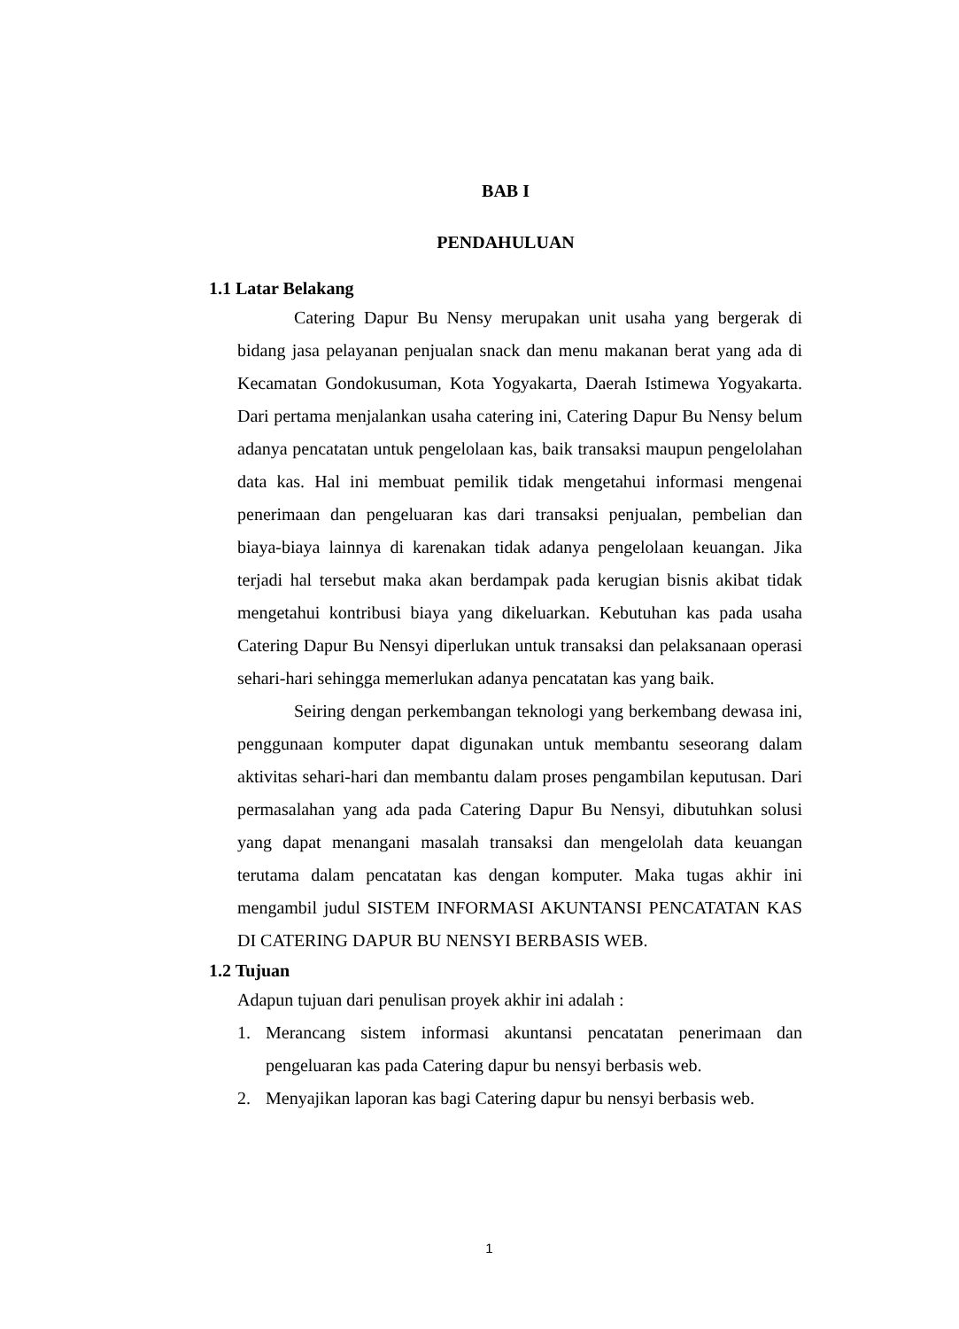BAB I
PENDAHULUAN
1.1 Latar Belakang
Catering Dapur Bu Nensy merupakan unit usaha yang bergerak di bidang jasa pelayanan penjualan snack dan menu makanan berat yang ada di Kecamatan Gondokusuman, Kota Yogyakarta, Daerah Istimewa Yogyakarta. Dari pertama menjalankan usaha catering ini, Catering Dapur Bu Nensy belum adanya pencatatan untuk pengelolaan kas, baik transaksi maupun pengelolahan data kas. Hal ini membuat pemilik tidak mengetahui informasi mengenai penerimaan dan pengeluaran kas dari transaksi penjualan, pembelian dan biaya-biaya lainnya di karenakan tidak adanya pengelolaan keuangan. Jika terjadi hal tersebut maka akan berdampak pada kerugian bisnis akibat tidak mengetahui kontribusi biaya yang dikeluarkan. Kebutuhan kas pada usaha Catering Dapur Bu Nensyi diperlukan untuk transaksi dan pelaksanaan operasi sehari-hari sehingga memerlukan adanya pencatatan kas yang baik.
Seiring dengan perkembangan teknologi yang berkembang dewasa ini, penggunaan komputer dapat digunakan untuk membantu seseorang dalam aktivitas sehari-hari dan membantu dalam proses pengambilan keputusan. Dari permasalahan yang ada pada Catering Dapur Bu Nensyi, dibutuhkan solusi yang dapat menangani masalah transaksi dan mengelolah data keuangan terutama dalam pencatatan kas dengan komputer. Maka tugas akhir ini mengambil judul SISTEM INFORMASI AKUNTANSI PENCATATAN KAS DI CATERING DAPUR BU NENSYI BERBASIS WEB.
1.2 Tujuan
Adapun tujuan dari penulisan proyek akhir ini adalah :
1. Merancang sistem informasi akuntansi pencatatan penerimaan dan pengeluaran kas pada Catering dapur bu nensyi berbasis web.
2. Menyajikan laporan kas bagi Catering dapur bu nensyi berbasis web.
1